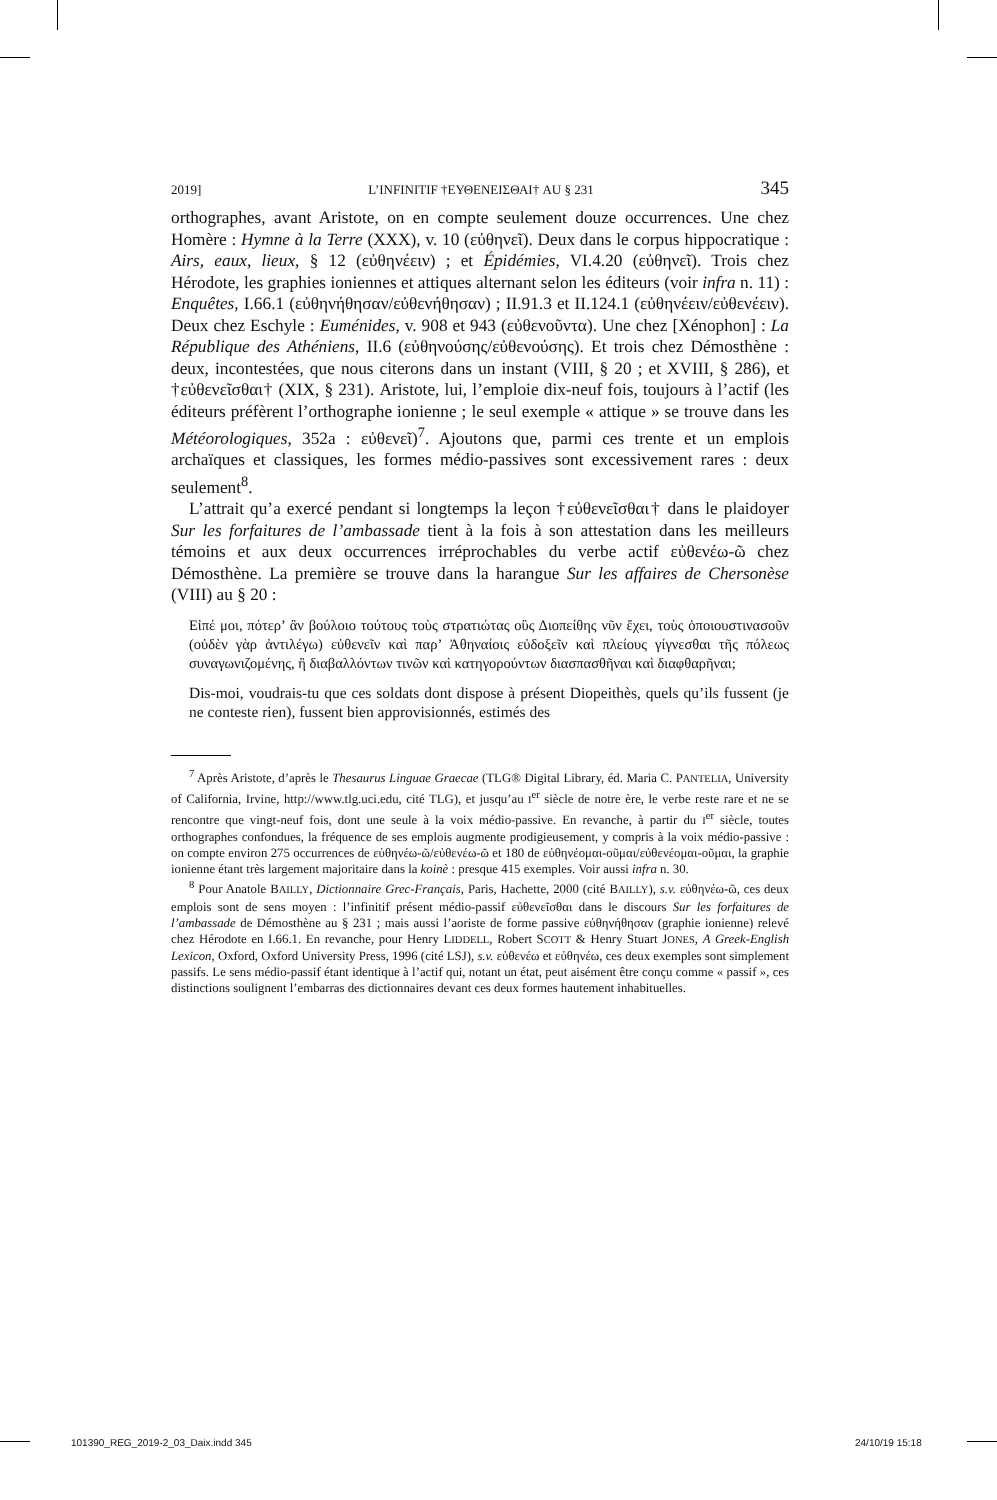2019] L’INFINITIF †ΕΥΘΕΝΕΙΣΘΑΙ† AU § 231 345
orthographes, avant Aristote, on en compte seulement douze occurrences. Une chez Homère : Hymne à la Terre (XXX), v. 10 (εὐθηνεῖ). Deux dans le corpus hippocratique : Airs, eaux, lieux, § 12 (εὐθηνέειν) ; et Épidémies, VI.4.20 (εὐθηνεῖ). Trois chez Hérodote, les graphies ioniennes et attiques alternant selon les éditeurs (voir infra n. 11) : Enquêtes, I.66.1 (εὐθηνήθησαν/εὐθενήθησαν) ; II.91.3 et II.124.1 (εὐθηνέειν/εὐθενέειν). Deux chez Eschyle : Euménides, v. 908 et 943 (εὐθενοῦντα). Une chez [Xénophon] : La République des Athéniens, II.6 (εὐθηνούσης/εὐθενούσης). Et trois chez Démosthène : deux, incontestées, que nous citerons dans un instant (VIII, § 20 ; et XVIII, § 286), et †εὐθενεῖσθαι† (XIX, § 231). Aristote, lui, l’emploie dix-neuf fois, toujours à l’actif (les éditeurs préfèrent l’orthographe ionienne ; le seul exemple « attique » se trouve dans les Météorologiques, 352a : εὐθενεῖ)<sup>7</sup>. Ajoutons que, parmi ces trente et un emplois archaïques et classiques, les formes médio-passives sont excessivement rares : deux seulement<sup>8</sup>.
L’attrait qu’a exercé pendant si longtemps la leçon †εὐθενεῖσθαι† dans le plaidoyer Sur les forfaitures de l’ambassade tient à la fois à son attestation dans les meilleurs témoins et aux deux occurrences irréprochables du verbe actif εὐθενέω-ῶ chez Démosthène. La première se trouve dans la harangue Sur les affaires de Chersonèse (VIII) au § 20 :
Εἰπέ μοι, πότερ’ ἂν βούλοιο τούτους τοὺς στρατιώτας οὓς Διοπείθης νῦν ἔχει, τοὺς ὁποιουστινασοῦν (οὐδὲν γὰρ ἀντιλέγω) εὐθενεῖν καὶ παρ’ Ἀθηναίοις εὐδοξεῖν καὶ πλείους γίγνεσθαι τῆς πόλεως συναγωνιζομένης, ἢ διαβαλλόντων τινῶν καὶ κατηγορούντων διασπασθῆναι καὶ διαφθαρῆναι;
Dis-moi, voudrais-tu que ces soldats dont dispose à présent Diopeithès, quels qu’ils fussent (je ne conteste rien), fussent bien approvisionnés, estimés des
<sup>7</sup> Après Aristote, d’après le Thesaurus Linguae Graecae (TLG® Digital Library, éd. Maria C. PANTELIA, University of California, Irvine, http://www.tlg.uci.edu, cité TLG), et jusqu’au I<sup>er</sup> siècle de notre ère, le verbe reste rare et ne se rencontre que vingt-neuf fois, dont une seule à la voix médio-passive. En revanche, à partir du I<sup>er</sup> siècle, toutes orthographes confondues, la fréquence de ses emplois augmente prodigieusement, y compris à la voix médio-passive : on compte environ 275 occurrences de εὐθηνέω-ῶ/εὐθενέω-ῶ et 180 de εὐθηνέομαι-οῦμαι/εὐθενέομαι-οῦμαι, la graphie ionienne étant très largement majoritaire dans la koinè : presque 415 exemples. Voir aussi infra n. 30.
<sup>8</sup> Pour Anatole BAILLY, Dictionnaire Grec-Français, Paris, Hachette, 2000 (cité BAILLY), s.v. εὐθηνέω-ῶ, ces deux emplois sont de sens moyen : l’infinitif présent médio-passif εὐθενεῖσθαι dans le discours Sur les forfaitures de l’ambassade de Démosthène au § 231 ; mais aussi l’aoriste de forme passive εὐθηνήθησαν (graphie ionienne) relevé chez Hérodote en I.66.1. En revanche, pour Henry LIDDELL, Robert SCOTT & Henry Stuart JONES, A Greek-English Lexicon, Oxford, Oxford University Press, 1996 (cité LSJ), s.v. εὐθενέω et εὐθηνέω, ces deux exemples sont simplement passifs. Le sens médio-passif étant identique à l’actif qui, notant un état, peut aisément être conçu comme « passif », ces distinctions soulignent l’embarras des dictionnaires devant ces deux formes hautement inhabituelles.
101390_REG_2019-2_03_Daix.indd 345
24/10/19 15:18